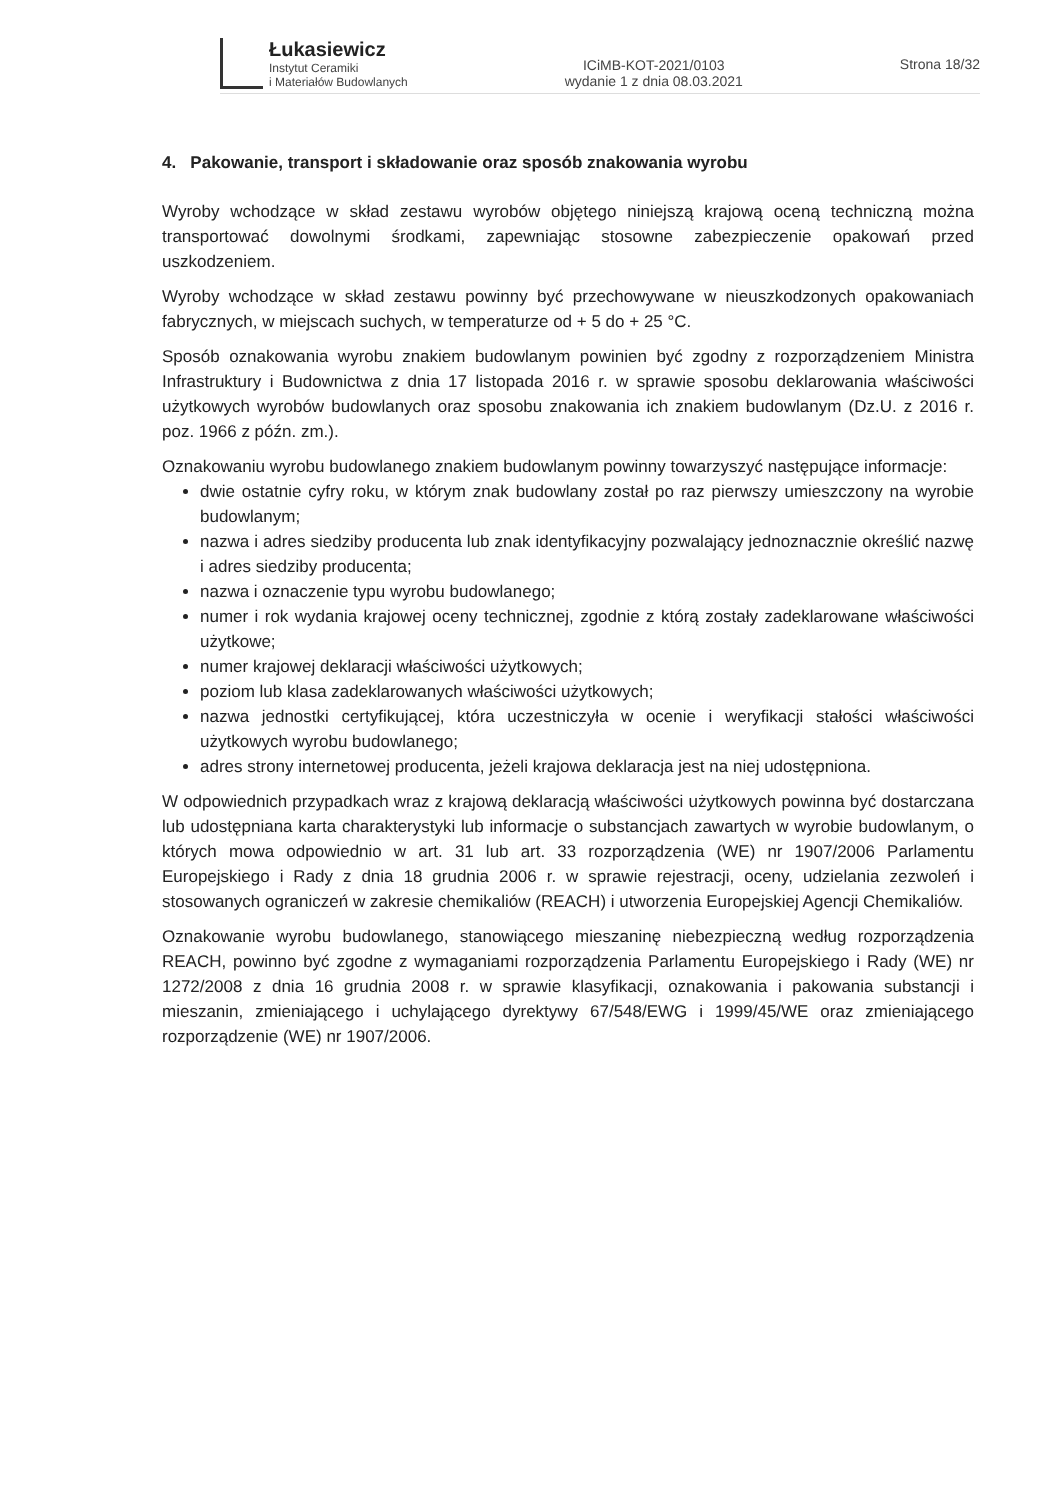Łukasiewicz
Instytut Ceramiki
i Materiałów Budowlanych
ICiMB-KOT-2021/0103
wydanie 1 z dnia 08.03.2021
Strona 18/32
4. Pakowanie, transport i składowanie oraz sposób znakowania wyrobu
Wyroby wchodzące w skład zestawu wyrobów objętego niniejszą krajową oceną techniczną można transportować dowolnymi środkami, zapewniając stosowne zabezpieczenie opakowań przed uszkodzeniem.
Wyroby wchodzące w skład zestawu powinny być przechowywane w nieuszkodzonych opakowaniach fabrycznych, w miejscach suchych, w temperaturze od + 5 do + 25 °C.
Sposób oznakowania wyrobu znakiem budowlanym powinien być zgodny z rozporządzeniem Ministra Infrastruktury i Budownictwa z dnia 17 listopada 2016 r. w sprawie sposobu deklarowania właściwości użytkowych wyrobów budowlanych oraz sposobu znakowania ich znakiem budowlanym (Dz.U. z 2016 r. poz. 1966 z późn. zm.).
Oznakowaniu wyrobu budowlanego znakiem budowlanym powinny towarzyszyć następujące informacje:
dwie ostatnie cyfry roku, w którym znak budowlany został po raz pierwszy umieszczony na wyrobie budowlanym;
nazwa i adres siedziby producenta lub znak identyfikacyjny pozwalający jednoznacznie określić nazwę i adres siedziby producenta;
nazwa i oznaczenie typu wyrobu budowlanego;
numer i rok wydania krajowej oceny technicznej, zgodnie z którą zostały zadeklarowane właściwości użytkowe;
numer krajowej deklaracji właściwości użytkowych;
poziom lub klasa zadeklarowanych właściwości użytkowych;
nazwa jednostki certyfikującej, która uczestniczyła w ocenie i weryfikacji stałości właściwości użytkowych wyrobu budowlanego;
adres strony internetowej producenta, jeżeli krajowa deklaracja jest na niej udostępniona.
W odpowiednich przypadkach wraz z krajową deklaracją właściwości użytkowych powinna być dostarczana lub udostępniana karta charakterystyki lub informacje o substancjach zawartych w wyrobie budowlanym, o których mowa odpowiednio w art. 31 lub art. 33 rozporządzenia (WE) nr 1907/2006 Parlamentu Europejskiego i Rady z dnia 18 grudnia 2006 r. w sprawie rejestracji, oceny, udzielania zezwoleń i stosowanych ograniczeń w zakresie chemikaliów (REACH) i utworzenia Europejskiej Agencji Chemikaliów.
Oznakowanie wyrobu budowlanego, stanowiącego mieszaninę niebezpieczną według rozporządzenia REACH, powinno być zgodne z wymaganiami rozporządzenia Parlamentu Europejskiego i Rady (WE) nr 1272/2008 z dnia 16 grudnia 2008 r. w sprawie klasyfikacji, oznakowania i pakowania substancji i mieszanin, zmieniającego i uchylającego dyrektywy 67/548/EWG i 1999/45/WE oraz zmieniającego rozporządzenie (WE) nr 1907/2006.